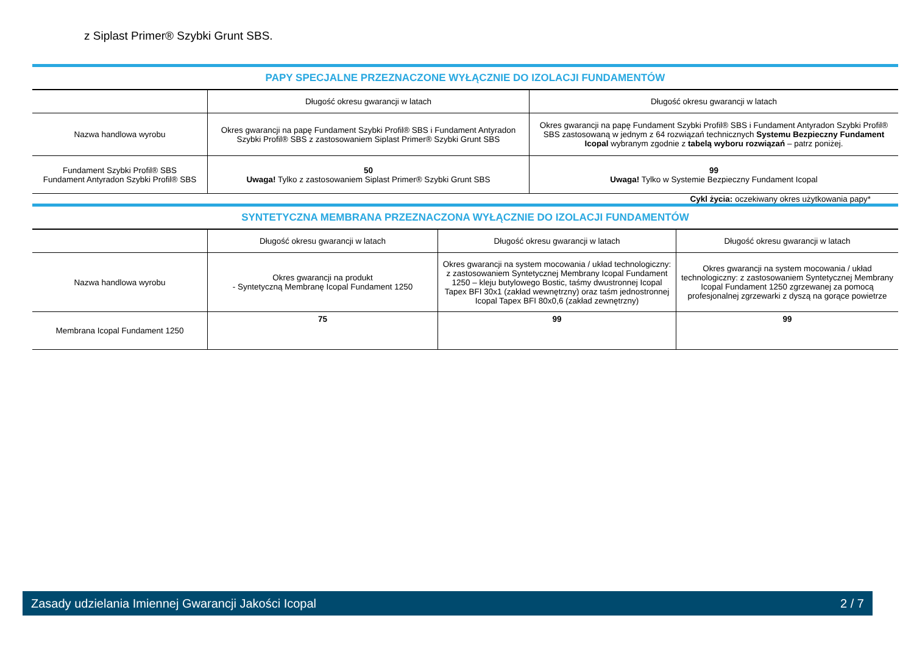z Siplast Primer® Szybki Grunt SBS.
PAPY SPECJALNE PRZEZNACZONE WYŁĄCZNIE DO IZOLACJI FUNDAMENTÓW
| | Długość okresu gwarancji w latach | Długość okresu gwarancji w latach |
| --- | --- | --- |
| Nazwa handlowa wyrobu | Okres gwarancji na papę Fundament Szybki Profil® SBS i Fundament Antyradon Szybki Profil® SBS z zastosowaniem Siplast Primer® Szybki Grunt SBS | Okres gwarancji na papę Fundament Szybki Profil® SBS i Fundament Antyradon Szybki Profil® SBS zastosowaną w jednym z 64 rozwiązań technicznych Systemu Bezpieczny Fundament Icopal wybranym zgodnie z tabelą wyboru rozwiązań – patrz poniżej. |
| Fundament Szybki Profil® SBS Fundament Antyradon Szybki Profil® SBS | 50 Uwaga! Tylko z zastosowaniem Siplast Primer® Szybki Grunt SBS | 99 Uwaga! Tylko w Systemie Bezpieczny Fundament Icopal |
Cykl życia: oczekiwany okres użytkowania papy*
SYNTETYCZNA MEMBRANA PRZEZNACZONA WYŁĄCZNIE DO IZOLACJI FUNDAMENTÓW
| | Długość okresu gwarancji w latach | Długość okresu gwarancji w latach | Długość okresu gwarancji w latach |
| --- | --- | --- | --- |
| Nazwa handlowa wyrobu | Okres gwarancji na produkt - Syntetyczną Membranę Icopal Fundament 1250 | Okres gwarancji na system mocowania / układ technologiczny: z zastosowaniem Syntetycznej Membrany Icopal Fundament 1250 – kleju butylowego Bostic, taśmy dwustronnej Icopal Tapex BFI 30x1 (zakład wewnętrzny) oraz taśm jednostronnej Icopal Tapex BFI 80x0,6 (zakład zewnętrzny) | Okres gwarancji na system mocowania / układ technologiczny: z zastosowaniem Syntetycznej Membrany Icopal Fundament 1250 zgrzewanej za pomocą profesjonalnej zgrzewarki z dyszą na gorące powietrze |
| Membrana Icopal Fundament 1250 | 75 | 99 | 99 |
Zasady udzielania Imiennej Gwarancji Jakości Icopal 2 / 7